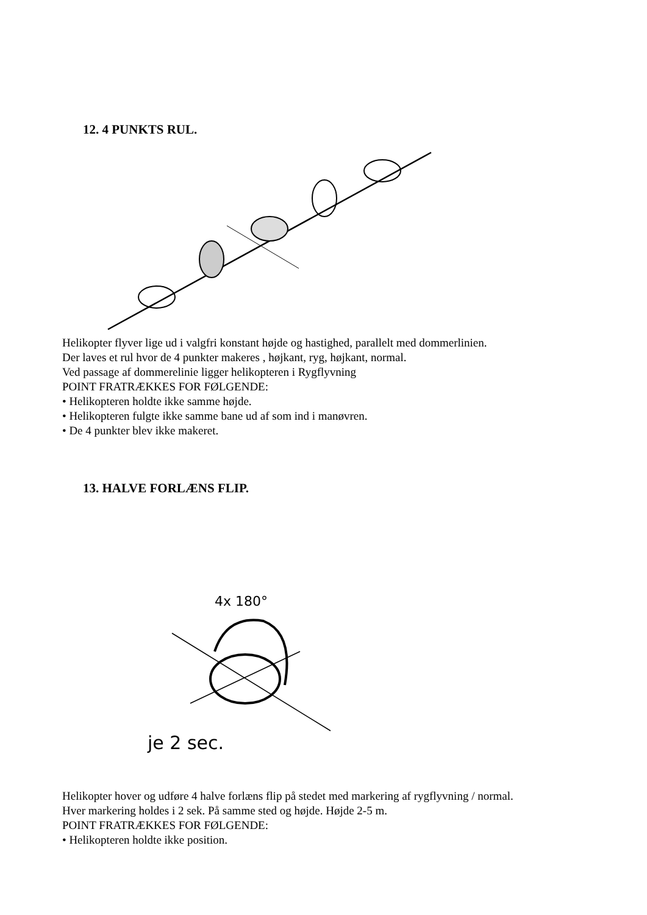12. 4 PUNKTS RUL.
Helikopter flyver lige ud i valgfri konstant højde og hastighed, parallelt med dommerlinien.
Der laves et rul hvor de 4 punkter makeres , højkant, ryg, højkant, normal.
Ved passage af dommerelinie ligger helikopteren i Rygflyvning
POINT FRATRÆKKES FOR FØLGENDE:
• Helikopteren holdte ikke samme højde.
• Helikopteren fulgte ikke samme bane ud af som ind i manøvren.
• De 4 punkter blev ikke makeret.
13. HALVE FORLÆNS FLIP.
4x 180°
je 2 sec.
Helikopter hover og udføre 4 halve forlæns flip på stedet med markering af rygflyvning / normal.
Hver markering holdes i 2 sek. På samme sted og højde. Højde 2-5 m.
POINT FRATRÆKKES FOR FØLGENDE:
• Helikopteren holdte ikke position.